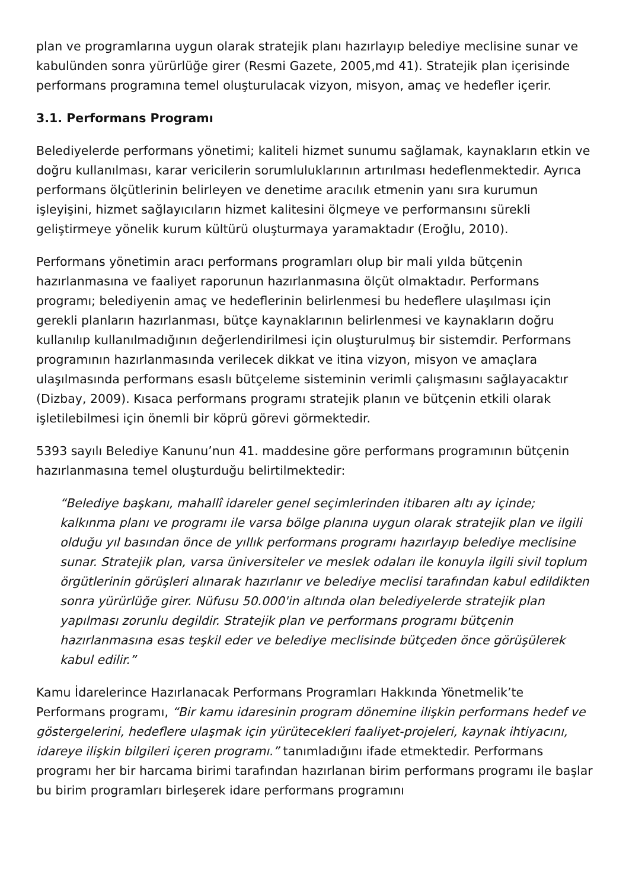plan ve programlarına uygun olarak stratejik planı hazırlayıp belediye meclisine sunar ve kabulünden sonra yürürlüğe girer (Resmi Gazete, 2005,md 41). Stratejik plan içerisinde performans programına temel oluşturulacak vizyon, misyon, amaç ve hedefler içerir.
3.1. Performans Programı
Belediyelerde performans yönetimi; kaliteli hizmet sunumu sağlamak, kaynakların etkin ve doğru kullanılması, karar vericilerin sorumluluklarının artırılması hedeflenmektedir. Ayrıca performans ölçütlerinin belirleyen ve denetime aracılık etmenin yanı sıra kurumun işleyişini, hizmet sağlayıcıların hizmet kalitesini ölçmeye ve performansını sürekli geliştirmeye yönelik kurum kültürü oluşturmaya yaramaktadır (Eroğlu, 2010).
Performans yönetimin aracı performans programları olup bir mali yılda bütçenin hazırlanmasına ve faaliyet raporunun hazırlanmasına ölçüt olmaktadır. Performans programı; belediyenin amaç ve hedeflerinin belirlenmesi bu hedeflere ulaşılması için gerekli planların hazırlanması, bütçe kaynaklarının belirlenmesi ve kaynakların doğru kullanılıp kullanılmadığının değerlendirilmesi için oluşturulmuş bir sistemdir. Performans programının hazırlanmasında verilecek dikkat ve itina vizyon, misyon ve amaçlara ulaşılmasında performans esaslı bütçeleme sisteminin verimli çalışmasını sağlayacaktır (Dizbay, 2009). Kısaca performans programı stratejik planın ve bütçenin etkili olarak işletilebilmesi için önemli bir köprü görevi görmektedir.
5393 sayılı Belediye Kanunu’nun 41. maddesine göre performans programının bütçenin hazırlanmasına temel oluşturduğu belirtilmektedir:
“Belediye başkanı, mahallî idareler genel seçimlerinden itibaren altı ay içinde; kalkınma planı ve programı ile varsa bölge planına uygun olarak stratejik plan ve ilgili olduğu yıl basından önce de yıllık performans programı hazırlayıp belediye meclisine sunar. Stratejik plan, varsa üniversiteler ve meslek odaları ile konuyla ilgili sivil toplum örgütlerinin görüşleri alınarak hazırlanır ve belediye meclisi tarafından kabul edildikten sonra yürürlüğe girer. Nüfusu 50.000'in altında olan belediyelerde stratejik plan yapılması zorunlu degildir. Stratejik plan ve performans programı bütçenin hazırlanmasına esas teşkil eder ve belediye meclisinde bütçeden önce görüşülerek kabul edilir.”
Kamu İdarelerince Hazırlanacak Performans Programları Hakkında Yönetmelik’te Performans programı, “Bir kamu idaresinin program dönemine ilişkin performans hedef ve göstergelerini, hedeflere ulaşmak için yürütecekleri faaliyet-projeleri, kaynak ihtiyacını, idareye ilişkin bilgileri içeren programı.” tanımladığını ifade etmektedir. Performans programı her bir harcama birimi tarafından hazırlanan birim performans programı ile başlar bu birim programları birleşerek idare performans programını